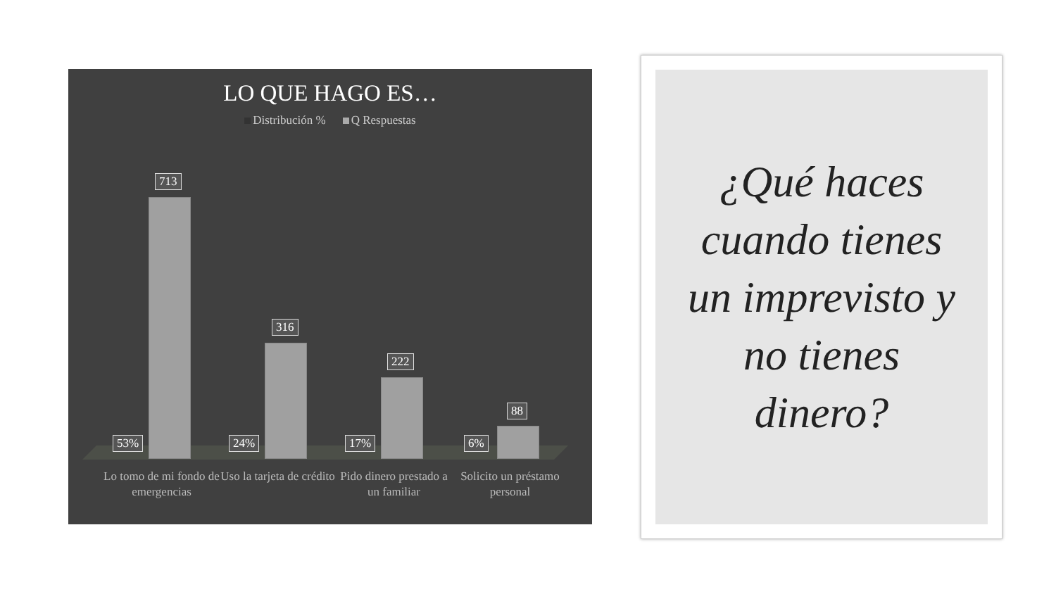LO QUE HAGO ES…
Distribución % Q Respuestas
713
53%
316
24%
222
17%
88
6%
Lo tomo de mi fondo de emergencias
Uso la tarjeta de crédito
Pido dinero prestado a un familiar
Solicito un préstamo personal
¿Qué haces
cuando tienes
un imprevisto y
no tienes
dinero?